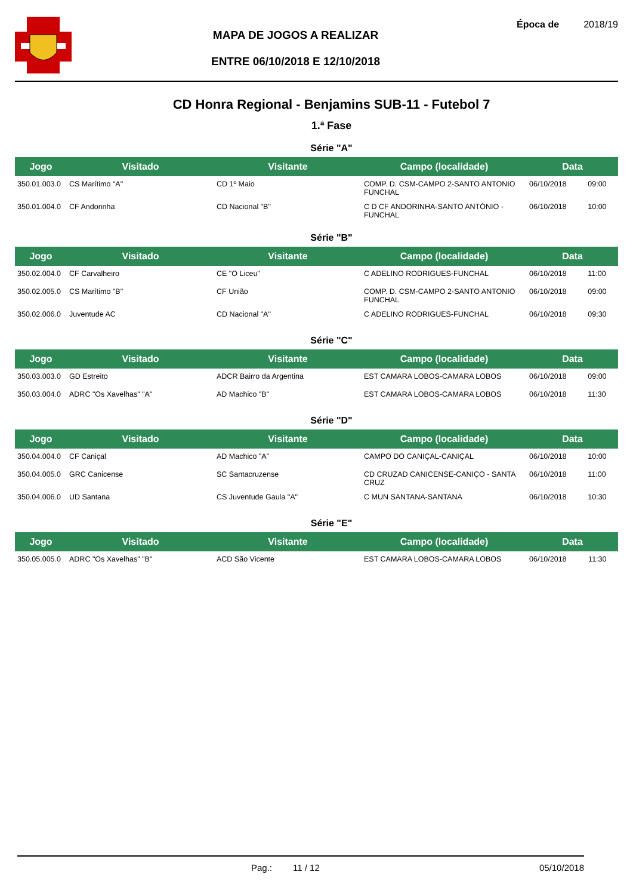MAPA DE JOGOS A REALIZAR
ENTRE 06/10/2018 E 12/10/2018
Época de 2018/19
CD Honra Regional - Benjamins SUB-11 - Futebol 7
1.ª Fase
Série "A"
| Jogo | Visitado | Visitante | Campo (localidade) | Data | |
| --- | --- | --- | --- | --- | --- |
| 350.01.003.0 | CS Marítimo "A" | CD 1º Maio | COMP. D. CSM-CAMPO 2-SANTO ANTONIO FUNCHAL | 06/10/2018 | 09:00 |
| 350.01.004.0 | CF Andorinha | CD Nacional "B" | C D CF ANDORINHA-SANTO ANTÓNIO - FUNCHAL | 06/10/2018 | 10:00 |
Série "B"
| Jogo | Visitado | Visitante | Campo (localidade) | Data | |
| --- | --- | --- | --- | --- | --- |
| 350.02.004.0 | CF Carvalheiro | CE "O Liceu" | C ADELINO RODRIGUES-FUNCHAL | 06/10/2018 | 11:00 |
| 350.02.005.0 | CS Marítimo "B" | CF União | COMP. D. CSM-CAMPO 2-SANTO ANTONIO FUNCHAL | 06/10/2018 | 09:00 |
| 350.02.006.0 | Juventude AC | CD Nacional "A" | C ADELINO RODRIGUES-FUNCHAL | 06/10/2018 | 09:30 |
Série "C"
| Jogo | Visitado | Visitante | Campo (localidade) | Data | |
| --- | --- | --- | --- | --- | --- |
| 350.03.003.0 | GD Estreito | ADCR Bairro da Argentina | EST CAMARA LOBOS-CAMARA LOBOS | 06/10/2018 | 09:00 |
| 350.03.004.0 | ADRC "Os Xavelhas" "A" | AD Machico "B" | EST CAMARA LOBOS-CAMARA LOBOS | 06/10/2018 | 11:30 |
Série "D"
| Jogo | Visitado | Visitante | Campo (localidade) | Data | |
| --- | --- | --- | --- | --- | --- |
| 350.04.004.0 | CF Caniçal | AD Machico "A" | CAMPO DO CANIÇAL-CANIÇAL | 06/10/2018 | 10:00 |
| 350.04.005.0 | GRC Canicense | SC Santacruzense | CD CRUZAD CANICENSE-CANIÇO - SANTA CRUZ | 06/10/2018 | 11:00 |
| 350.04.006.0 | UD Santana | CS Juventude Gaula "A" | C MUN SANTANA-SANTANA | 06/10/2018 | 10:30 |
Série "E"
| Jogo | Visitado | Visitante | Campo (localidade) | Data | |
| --- | --- | --- | --- | --- | --- |
| 350.05.005.0 | ADRC "Os Xavelhas" "B" | ACD São Vicente | EST CAMARA LOBOS-CAMARA LOBOS | 06/10/2018 | 11:30 |
Pag.: 11 / 12 05/10/2018